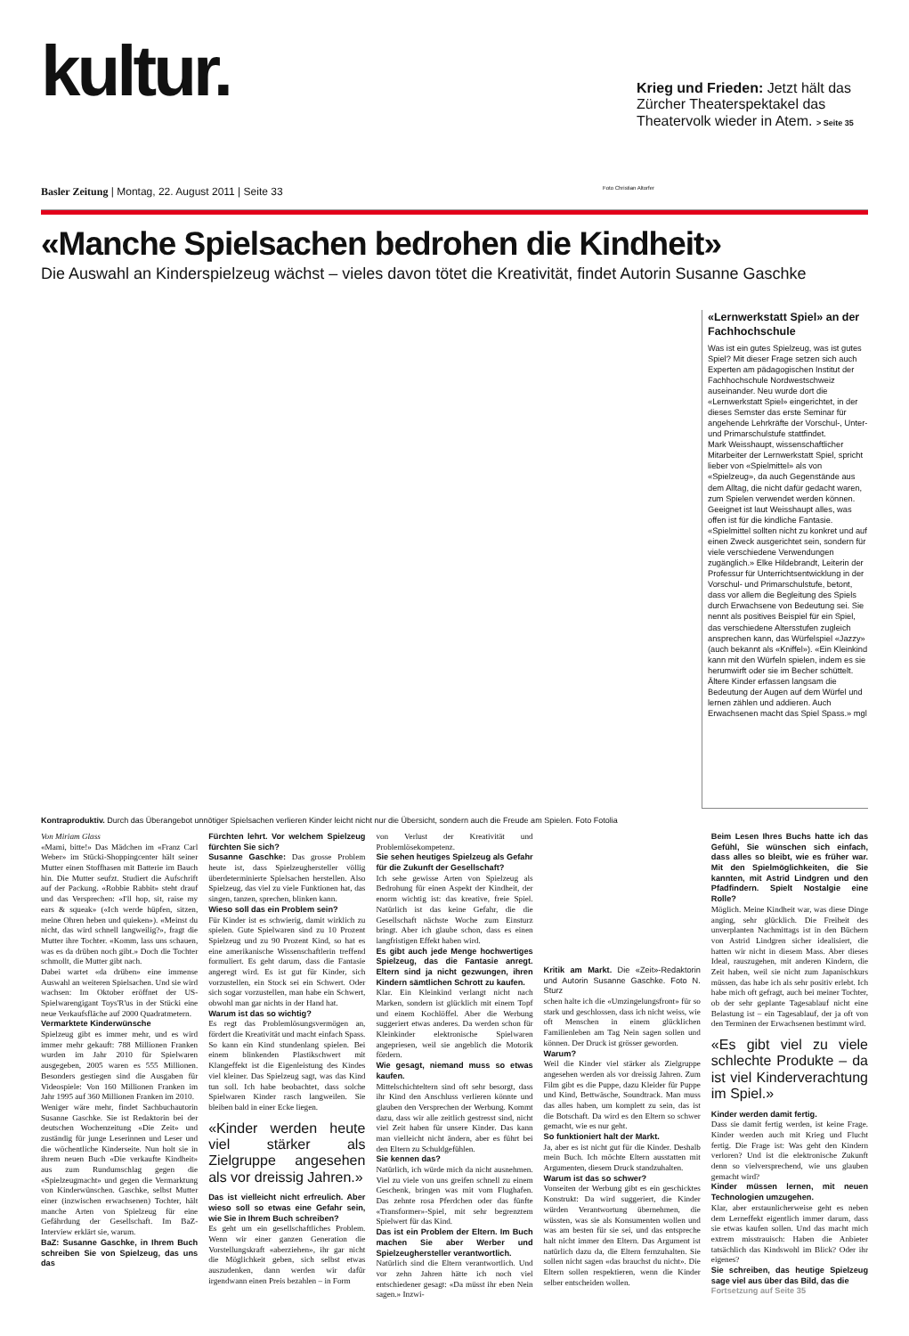kultur.
Krieg und Frieden: Jetzt hält das Zürcher Theaterspektakel das Theatervolk wieder in Atem. > Seite 35
Basler Zeitung | Montag, 22. August 2011 | Seite 33 Foto Christian Altorfer
«Manche Spielsachen bedrohen die Kindheit»
Die Auswahl an Kinderspielzeug wächst – vieles davon tötet die Kreativität, findet Autorin Susanne Gaschke
«Lernwerkstatt Spiel» an der Fachhochschule
Was ist ein gutes Spielzeug, was ist gutes Spiel? Mit dieser Frage setzen sich auch Experten am pädagogischen Institut der Fachhochschule Nordwestschweiz auseinander. Neu wurde dort die «Lernwerkstatt Spiel» eingerichtet, in der dieses Semster das erste Seminar für angehende Lehrkräfte der Vorschul-, Unter- und Primarschulstufe stattfindet.
Mark Weisshaupt, wissenschaftlicher Mitarbeiter der Lernwerkstatt Spiel, spricht lieber von «Spielmittel» als von «Spielzeug», da auch Gegenstände aus dem Alltag, die nicht dafür gedacht waren, zum Spielen verwendet werden können. Geeignet ist laut Weisshaupt alles, was offen ist für die kindliche Fantasie. «Spielmittel sollten nicht zu konkret und auf einen Zweck ausgerichtet sein, sondern für viele verschiedene Verwendungen zugänglich.» Elke Hildebrandt, Leiterin der Professur für Unterrichtsentwicklung in der Vorschul- und Primarschulstufe, betont, dass vor allem die Begleitung des Spiels durch Erwachsene von Bedeutung sei. Sie nennt als positives Beispiel für ein Spiel, das verschiedene Altersstufen zugleich ansprechen kann, das Würfelspiel «Jazzy» (auch bekannt als «Kniffel»). «Ein Kleinkind kann mit den Würfeln spielen, indem es sie herumwirft oder sie im Becher schüttelt. Ältere Kinder erfassen langsam die Bedeutung der Augen auf dem Würfel und lernen zählen und addieren. Auch Erwachsenen macht das Spiel Spass.» mgl
Kontraproduktiv. Durch das Überangebot unnötiger Spielsachen verlieren Kinder leicht nicht nur die Übersicht, sondern auch die Freude am Spielen. Foto Fotolia
Von Miriam Glass
«Mami, bitte!» Das Mädchen im «Franz Carl Weber» im Stücki-Shoppingcenter hält seiner Mutter einen Stoffhasen mit Batterie im Bauch hin. Die Mutter seufzt. Studiert die Aufschrift auf der Packung. «Robbie Rabbit» steht drauf und das Versprechen: «I'll hop, sit, raise my ears & squeak» («Ich werde hüpfen, sitzen, meine Ohren heben und quieken»). «Meinst du nicht, das wird schnell langweilig?», fragt die Mutter ihre Tochter. «Komm, lass uns schauen, was es da drüben noch gibt.» Doch die Tochter schmollt, die Mutter gibt nach.
Dabei wartet «da drüben» eine immense Auswahl an weiteren Spielsachen. Und sie wird wachsen: Im Oktober eröffnet der US-Spielwarengigant Toys'R'us in der Stücki eine neue Verkaufsfläche auf 2000 Quadratmetern.
Vermarktete Kinderwünsche
Spielzeug gibt es immer mehr, und es wird immer mehr gekauft: 788 Millionen Franken wurden im Jahr 2010 für Spielwaren ausgegeben, 2005 waren es 555 Millionen. Besonders gestiegen sind die Ausgaben für Videospiele: Von 160 Millionen Franken im Jahr 1995 auf 360 Millionen Franken im 2010.
Weniger wäre mehr, findet Sachbuchautorin Susanne Gaschke. Sie ist Redaktorin bei der deutschen Wochenzeitung «Die Zeit» und zuständig für junge Leserinnen und Leser und die wöchentliche Kinderseite. Nun holt sie in ihrem neuen Buch «Die verkaufte Kindheit» aus zum Rundumschlag gegen die «Spielzeugmacht» und gegen die Vermarktung von Kinderwünschen. Gaschke, selbst Mutter einer (inzwischen erwachsenen) Tochter, hält manche Arten von Spielzeug für eine Gefährdung der Gesellschaft. Im BaZ-Interview erklärt sie, warum.
BaZ: Susanne Gaschke, in Ihrem Buch schreiben Sie von Spielzeug, das uns das
Fürchten lehrt. Vor welchem Spielzeug fürchten Sie sich?
Susanne Gaschke: Das grosse Problem heute ist, dass Spielzeughersteller völlig überdeterminierte Spielsachen herstellen. Also Spielzeug, das viel zu viele Funktionen hat, das singen, tanzen, sprechen, blinken kann.
Wieso soll das ein Problem sein?
Für Kinder ist es schwierig, damit wirklich zu spielen. Gute Spielwaren sind zu 10 Prozent Spielzeug und zu 90 Prozent Kind, so hat es eine amerikanische Wissenschaftlerin treffend formuliert. Es geht darum, dass die Fantasie angeregt wird. Es ist gut für Kinder, sich vorzustellen, ein Stock sei ein Schwert. Oder sich sogar vorzustellen, man habe ein Schwert, obwohl man gar nichts in der Hand hat.
Warum ist das so wichtig?
Es regt das Problemlösungsvermögen an, fördert die Kreativität und macht einfach Spass. So kann ein Kind stundenlang spielen. Bei einem blinkenden Plastikschwert mit Klangeffekt ist die Eigenleistung des Kindes viel kleiner. Das Spielzeug sagt, was das Kind tun soll. Ich habe beobachtet, dass solche Spielwaren Kinder rasch langweilen. Sie bleiben bald in einer Ecke liegen.
«Kinder werden heute viel stärker als Zielgruppe angesehen als vor dreissig Jahren.»
Das ist vielleicht nicht erfreulich. Aber wieso soll so etwas eine Gefahr sein, wie Sie in Ihrem Buch schreiben?
Es geht um ein gesellschaftliches Problem. Wenn wir einer ganzen Generation die Vorstellungskraft «aberziehen», ihr gar nicht die Möglichkeit geben, sich selbst etwas auszudenken, dann werden wir dafür irgendwann einen Preis bezahlen – in Form
von Verlust der Kreativität und Problemlösekompetenz.
Sie sehen heutiges Spielzeug als Gefahr für die Zukunft der Gesellschaft?
Ich sehe gewisse Arten von Spielzeug als Bedrohung für einen Aspekt der Kindheit, der enorm wichtig ist: das kreative, freie Spiel. Natürlich ist das keine Gefahr, die die Gesellschaft nächste Woche zum Einsturz bringt. Aber ich glaube schon, dass es einen langfristigen Effekt haben wird.
Es gibt auch jede Menge hochwertiges Spielzeug, das die Fantasie anregt. Eltern sind ja nicht gezwungen, ihren Kindern sämtlichen Schrott zu kaufen.
Klar. Ein Kleinkind verlangt nicht nach Marken, sondern ist glücklich mit einem Topf und einem Kochlöffel. Aber die Werbung suggeriert etwas anderes. Da werden schon für Kleinkinder elektronische Spielwaren angepriesen, weil sie angeblich die Motorik fördern.
Wie gesagt, niemand muss so etwas kaufen.
Mittelschichteltern sind oft sehr besorgt, dass ihr Kind den Anschluss verlieren könnte und glauben den Versprechen der Werbung. Kommt dazu, dass wir alle zeitlich gestresst sind, nicht viel Zeit haben für unsere Kinder. Das kann man vielleicht nicht ändern, aber es führt bei den Eltern zu Schuldgefühlen.
Sie kennen das?
Natürlich, ich würde mich da nicht ausnehmen. Viel zu viele von uns greifen schnell zu einem Geschenk, bringen was mit vom Flughafen. Das zehnte rosa Pferdchen oder das fünfte «Transformer»-Spiel, mit sehr begrenztem Spielwert für das Kind.
Das ist ein Problem der Eltern. Im Buch machen Sie aber Werber und Spielzeughersteller verantwortlich.
Natürlich sind die Eltern verantwortlich. Und vor zehn Jahren hätte ich noch viel entschiedener gesagt: «Da müsst ihr eben Nein sagen.» Inzwi-
Kritik am Markt. Die «Zeit»-Redaktorin und Autorin Susanne Gaschke. Foto N. Sturz
schen halte ich die «Umzingelungsfront» für so stark und geschlossen, dass ich nicht weiss, wie oft Menschen in einem glücklichen Familienleben am Tag Nein sagen sollen und können. Der Druck ist grösser geworden.
Warum?
Weil die Kinder viel stärker als Zielgruppe angesehen werden als vor dreissig Jahren. Zum Film gibt es die Puppe, dazu Kleider für Puppe und Kind, Bettwäsche, Soundtrack. Man muss das alles haben, um komplett zu sein, das ist die Botschaft. Da wird es den Eltern so schwer gemacht, wie es nur geht.
So funktioniert halt der Markt.
Ja, aber es ist nicht gut für die Kinder. Deshalb mein Buch. Ich möchte Eltern ausstatten mit Argumenten, diesem Druck standzuhalten.
Warum ist das so schwer?
Vonseiten der Werbung gibt es ein geschicktes Konstrukt: Da wird suggeriert, die Kinder würden Verantwortung übernehmen, die wüssten, was sie als Konsumenten wollen und was am besten für sie sei, und das entspreche halt nicht immer den Eltern. Das Argument ist natürlich dazu da, die Eltern fernzuhalten. Sie sollen nicht sagen «das brauchst du nicht». Die Eltern sollen respektieren, wenn die Kinder selber entscheiden wollen.
Beim Lesen Ihres Buchs hatte ich das Gefühl, Sie wünschen sich einfach, dass alles so bleibt, wie es früher war. Mit den Spielmöglichkeiten, die Sie kannten, mit Astrid Lindgren und den Pfadfindern. Spielt Nostalgie eine Rolle?
Möglich. Meine Kindheit war, was diese Dinge anging, sehr glücklich. Die Freiheit des unverplanten Nachmittags ist in den Büchern von Astrid Lindgren sicher idealisiert, die hatten wir nicht in diesem Mass. Aber dieses Ideal, rauszugehen, mit anderen Kindern, die Zeit haben, weil sie nicht zum Japanischkurs müssen, das habe ich als sehr positiv erlebt. Ich habe mich oft gefragt, auch bei meiner Tochter, ob der sehr geplante Tagesablauf nicht eine Belastung ist – ein Tagesablauf, der ja oft von den Terminen der Erwachsenen bestimmt wird.
«Es gibt viel zu viele schlechte Produkte – da ist viel Kinderverachtung im Spiel.»
Kinder werden damit fertig.
Dass sie damit fertig werden, ist keine Frage. Kinder werden auch mit Krieg und Flucht fertig. Die Frage ist: Was geht den Kindern verloren? Und ist die elektronische Zukunft denn so vielversprechend, wie uns glauben gemacht wird?
Kinder müssen lernen, mit neuen Technologien umzugehen.
Klar, aber erstaunlicherweise geht es neben dem Lerneffekt eigentlich immer darum, dass sie etwas kaufen sollen. Und das macht mich extrem misstrauisch: Haben die Anbieter tatsächlich das Kindswohl im Blick? Oder ihr eigenes?
Sie schreiben, das heutige Spielzeug sage viel aus über das Bild, das die
Fortsetzung auf Seite 35